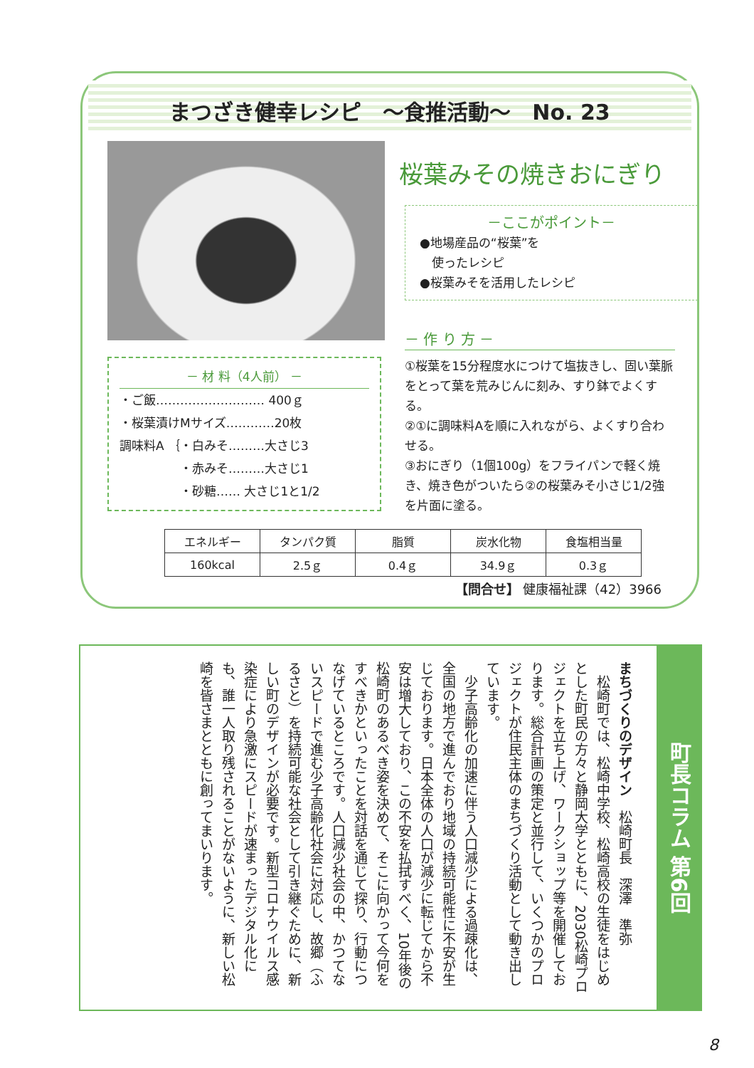まつざき健幸レシピ　～食推活動～　No. 23
桜葉みその焼きおにぎり
－ここがポイント－
●地場産品の“桜葉”を
　使ったレシピ
●桜葉みそを活用したレシピ
－ 作 り 方 －
①桜葉を15分程度水につけて塩抜きし、固い葉脈をとって葉を荒みじんに刻み、すり鉢でよくする。
②①に調味料Aを順に入れながら、よくすり合わせる。
③おにぎり（1個100g）をフライパンで軽く焼き、焼き色がついたら②の桜葉みそ小さじ1/2強を片面に塗る。
－ 材 料（4人前） －
・ご飯……………………… 400ｇ
・桜葉漬けMサイズ…………20枚
調味料A ｛・白みそ………大さじ3
　　　　　・赤みそ………大さじ1
　　　　　・砂糖…… 大さじ1と1/2
| エネルギー | タンパク質 | 脂質 | 炭水化物 | 食塩相当量 |
| --- | --- | --- | --- | --- |
| 160kcal | 2.5ｇ | 0.4ｇ | 34.9ｇ | 0.3ｇ |
【問合せ】 健康福祉課（42）3966
町長コラム 第6回
まちづくりのデザイン　松崎町長　深澤　準弥
　松崎町では、松崎中学校、松崎高校の生徒をはじめとした町民の方々と静岡大学とともに、2030松崎プロジェクトを立ち上げ、ワークショップ等を開催しております。総合計画の策定と並行して、いくつかのプロジェクトが住民主体のまちづくり活動として動き出しています。
　少子高齢化の加速に伴う人口減少による過疎化は、全国の地方で進んでおり地域の持続可能性に不安が生じております。日本全体の人口が減少に転じてから不安は増大しており、この不安を払拭すべく、10年後の松崎町のあるべき姿を決めて、そこに向かって今何をすべきかといったことを対話を通じて探り、行動につなげているところです。人口減少社会の中、かつてないスピードで進む少子高齢化社会に対応し、故郷（ふるさと）を持続可能な社会として引き継ぐために、新しい町のデザインが必要です。新型コロナウイルス感染症により急激にスピードが速まったデジタル化にも、誰一人取り残されることがないように、新しい松崎を皆さまとともに創ってまいります。
8